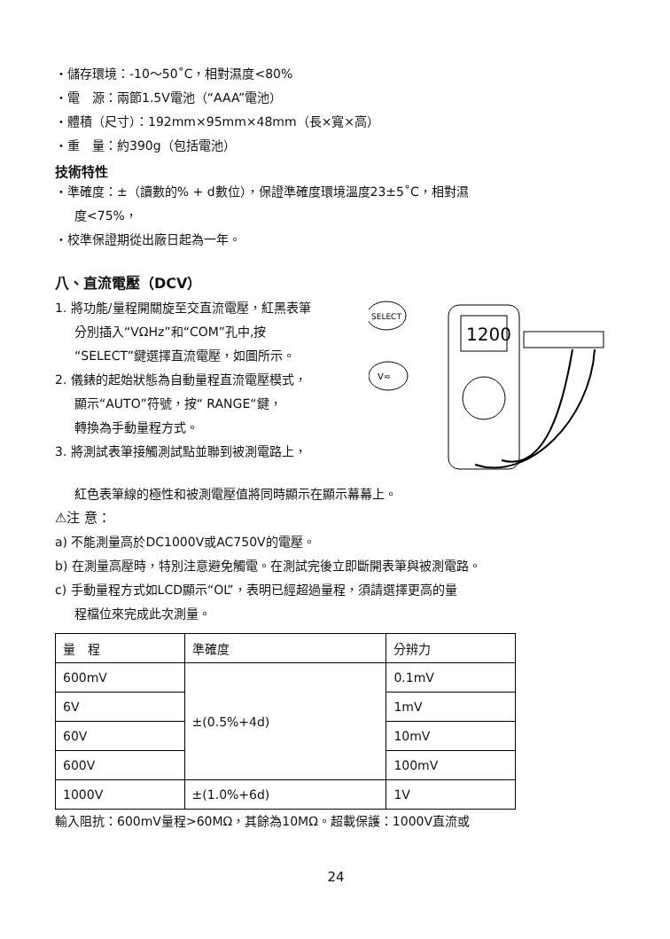・儲存環境：-10～50˚C，相對濕度<80%
・電　源：兩節1.5V電池（“AAA”電池）
・體積（尺寸）：192mm×95mm×48mm（長×寬×高）
・重　量：約390g（包括電池）
技術特性
・準確度：±（讀數的% + d數位），保證準確度環境溫度23±5˚C，相對濕
度<75%，
・校準保證期從出廠日起為一年。
八、直流電壓（DCV）
1. 將功能/量程開關旋至交直流電壓，紅黑表筆
分別插入“VΩHz”和“COM”孔中,按
“SELECT”鍵選擇直流電壓，如圖所示。
2. 儀錶的起始狀態為自動量程直流電壓模式，
顯示“AUTO”符號，按“ RANGE“鍵，
轉換為手動量程方式。
3. 將測試表筆接觸測試點並聯到被測電路上，
SELECT
V≂
1200
紅色表筆線的極性和被測電壓值將同時顯示在顯示幕幕上。
⚠注 意：
a) 不能測量高於DC1000V或AC750V的電壓。
b) 在測量高壓時，特別注意避免觸電。在測試完後立即斷開表筆與被測電路。
c) 手動量程方式如LCD顯示“OL”，表明已經超過量程，須請選擇更高的量
程檔位來完成此次測量。
| 量 程 | 準確度 | 分辨力 |
| --- | --- | --- |
| 600mV | ±(0.5%+4d) | 0.1mV |
| 6V | | 1mV |
| 60V | | 10mV |
| 600V | | 100mV |
| 1000V | ±(1.0%+6d) | 1V |
輸入阻抗：600mV量程>60MΩ，其餘為10MΩ。超載保護：1000V直流或
24